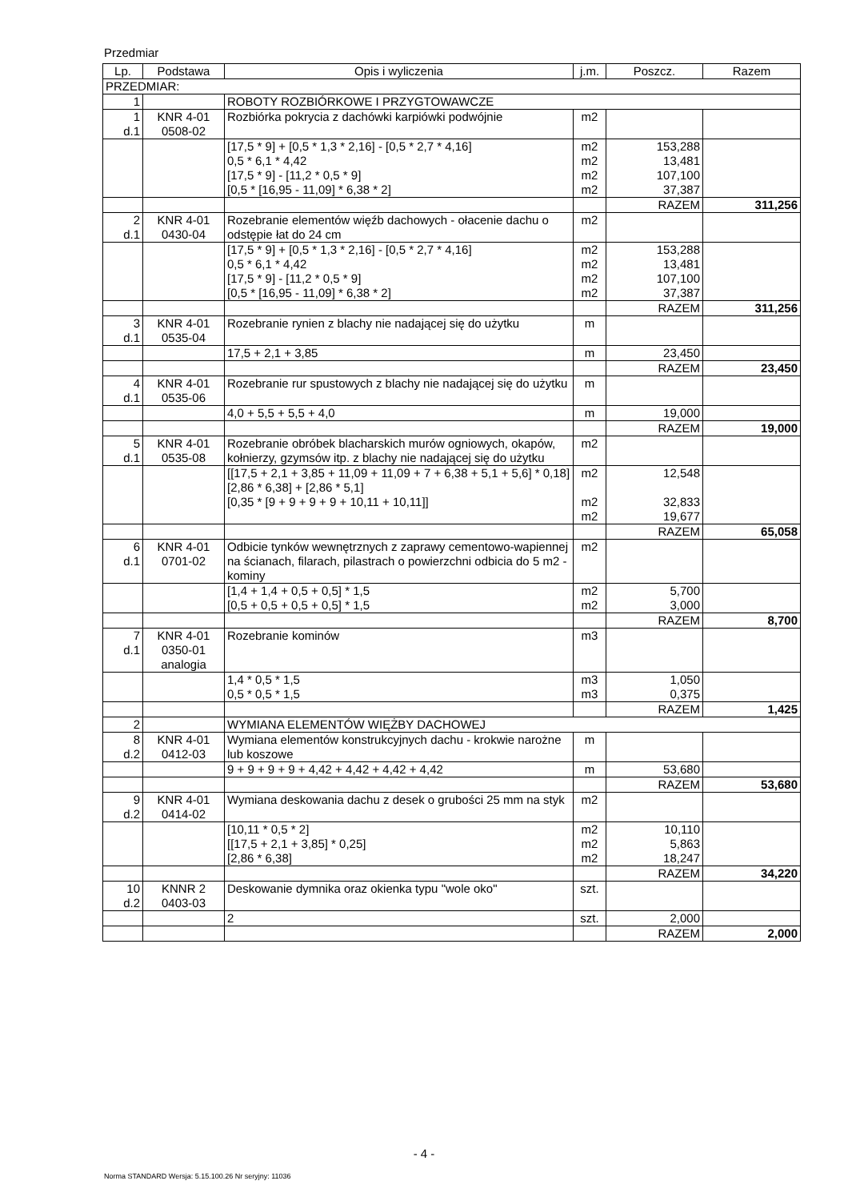Przedmiar
| Lp. | Podstawa | Opis i wyliczenia | j.m. | Poszcz. | Razem |
| --- | --- | --- | --- | --- | --- |
| PRZEDMIAR: | | | | | |
| 1 | | ROBOTY ROZBIÓRKOWE I PRZYGTOWAWCZE | | | |
| 1 d.1 | KNR 4-01 0508-02 | Rozbiórka pokrycia z dachówki karpiówki podwójnie | m2 | | |
| | | [17,5 * 9] + [0,5 * 1,3 * 2,16] - [0,5 * 2,7 * 4,16] 0,5 * 6,1 * 4,42 [17,5 * 9] - [11,2 * 0,5 * 9] [0,5 * [16,95 - 11,09] * 6,38 * 2] | m2 m2 m2 m2 | 153,288 13,481 107,100 37,387 | |
| | | | | RAZEM | 311,256 |
| 2 d.1 | KNR 4-01 0430-04 | Rozebranie elementów więźb dachowych - ołacenie dachu o odstępie łat do 24 cm | m2 | | |
| | | [17,5 * 9] + [0,5 * 1,3 * 2,16] - [0,5 * 2,7 * 4,16] 0,5 * 6,1 * 4,42 [17,5 * 9] - [11,2 * 0,5 * 9] [0,5 * [16,95 - 11,09] * 6,38 * 2] | m2 m2 m2 m2 | 153,288 13,481 107,100 37,387 | |
| | | | | RAZEM | 311,256 |
| 3 d.1 | KNR 4-01 0535-04 | Rozebranie rynien z blachy nie nadającej się do użytku | m | | |
| | | 17,5 + 2,1 + 3,85 | m | 23,450 | |
| | | | | RAZEM | 23,450 |
| 4 d.1 | KNR 4-01 0535-06 | Rozebranie rur spustowych z blachy nie nadającej się do użytku | m | | |
| | | 4,0 + 5,5 + 5,5 + 4,0 | m | 19,000 | |
| | | | | RAZEM | 19,000 |
| 5 d.1 | KNR 4-01 0535-08 | Rozebranie obróbek blacharskich murów ogniowych, okapów, kołnierzy, gzymsów itp. z blachy nie nadającej się do użytku | m2 | | |
| | | [[17,5 + 2,1 + 3,85 + 11,09 + 11,09 + 7 + 6,38 + 5,1 + 5,6] * 0,18] [2,86 * 6,38] + [2,86 * 5,1] [0,35 * [9 + 9 + 9 + 9 + 10,11 + 10,11]] | m2 m2 m2 | 12,548 32,833 19,677 | |
| | | | | RAZEM | 65,058 |
| 6 d.1 | KNR 4-01 0701-02 | Odbicie tynków wewnętrznych z zaprawy cementowo-wapiennej na ścianach, filarach, pilastrach o powierzchni odbicia do 5 m2 - kominy | m2 | | |
| | | [1,4 + 1,4 + 0,5 + 0,5] * 1,5 [0,5 + 0,5 + 0,5 + 0,5] * 1,5 | m2 m2 | 5,700 3,000 | |
| | | | | RAZEM | 8,700 |
| 7 d.1 | KNR 4-01 0350-01 analogia | Rozebranie kominów | m3 | | |
| | | 1,4 * 0,5 * 1,5 0,5 * 0,5 * 1,5 | m3 m3 | 1,050 0,375 | |
| | | | | RAZEM | 1,425 |
| 2 | | WYMIANA ELEMENTÓW WIĘŻBY DACHOWEJ | | | |
| 8 d.2 | KNR 4-01 0412-03 | Wymiana elementów konstrukcyjnych dachu - krokwie narożne lub koszowe | m | | |
| | | 9 + 9 + 9 + 9 + 4,42 + 4,42 + 4,42 + 4,42 | m | 53,680 | |
| | | | | RAZEM | 53,680 |
| 9 d.2 | KNR 4-01 0414-02 | Wymiana deskowania dachu z desek o grubości 25 mm na styk | m2 | | |
| | | [10,11 * 0,5 * 2] [[17,5 + 2,1 + 3,85] * 0,25] [2,86 * 6,38] | m2 m2 m2 | 10,110 5,863 18,247 | |
| | | | | RAZEM | 34,220 |
| 10 d.2 | KNNR 2 0403-03 | Deskowanie dymnika oraz okienka typu "wole oko" | szt. | | |
| | | 2 | szt. | 2,000 | |
| | | | | RAZEM | 2,000 |
- 4 -
Norma STANDARD Wersja: 5.15.100.26 Nr seryjny: 11036